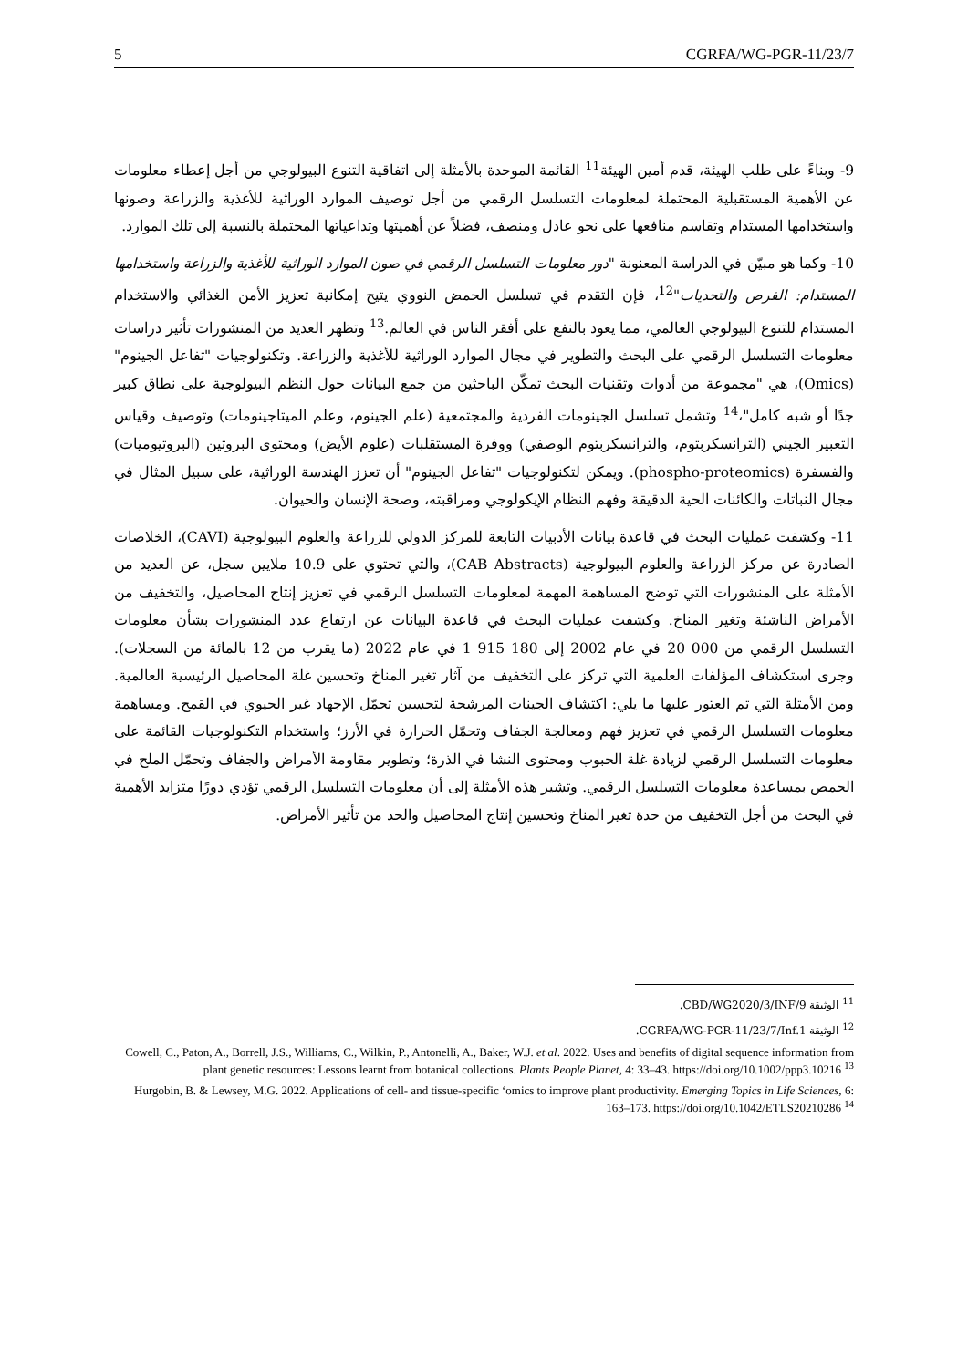5 CGRFA/WG-PGR-11/23/7
9- وبناءً على طلب الهيئة، قدم أمين الهيئة<sup>11</sup> القائمة الموحدة بالأمثلة إلى اتفاقية التنوع البيولوجي من أجل إعطاء معلومات عن الأهمية المستقبلية المحتملة لمعلومات التسلسل الرقمي من أجل توصيف الموارد الوراثية للأغذية والزراعة وصونها واستخدامها المستدام وتقاسم منافعها على نحو عادل ومنصف، فضلاً عن أهميتها وتداعياتها المحتملة بالنسبة إلى تلك الموارد.
10- وكما هو مبيّن في الدراسة المعنونة "دور معلومات التسلسل الرقمي في صون الموارد الوراثية للأغذية والزراعة واستخدامها المستدام: الفرص والتحديات"<sup>12</sup>، فإن التقدم في تسلسل الحمض النووي يتيح إمكانية تعزيز الأمن الغذائي والاستخدام المستدام للتنوع البيولوجي العالمي، مما يعود بالنفع على أفقر الناس في العالم.<sup>13</sup> وتظهر العديد من المنشورات تأثير دراسات معلومات التسلسل الرقمي على البحث والتطوير في مجال الموارد الوراثية للأغذية والزراعة. وتكنولوجيات "تفاعل الجينوم" (Omics)، هي "مجموعة من أدوات وتقنيات البحث تمكّن الباحثين من جمع البيانات حول النظم البيولوجية على نطاق كبير جدًا أو شبه كامل"،<sup>14</sup> وتشمل تسلسل الجينومات الفردية والمجتمعية (علم الجينوم، وعلم الميتاجينومات) وتوصيف وقياس التعبير الجيني (الترانسكربتوم، والترانسكربتوم الوصفي) ووفرة المستقلبات (علوم الأيض) ومحتوى البروتين (البروتيوميات) والفسفرة (phospho-proteomics). ويمكن لتكنولوجيات "تفاعل الجينوم" أن تعزز الهندسة الوراثية، على سبيل المثال في مجال النباتات والكائنات الحية الدقيقة وفهم النظام الإيكولوجي ومراقبته، وصحة الإنسان والحيوان.
11- وكشفت عمليات البحث في قاعدة بيانات الأدبيات التابعة للمركز الدولي للزراعة والعلوم البيولوجية (CAVI)، الخلاصات الصادرة عن مركز الزراعة والعلوم البيولوجية (CAB Abstracts)، والتي تحتوي على 10.9 ملايين سجل، عن العديد من الأمثلة على المنشورات التي توضح المساهمة المهمة لمعلومات التسلسل الرقمي في تعزيز إنتاج المحاصيل، والتخفيف من الأمراض الناشئة وتغير المناخ. وكشفت عمليات البحث في قاعدة البيانات عن ارتفاع عدد المنشورات بشأن معلومات التسلسل الرقمي من 000 20 في عام 2002 إلى 180 915 1 في عام 2022 (ما يقرب من 12 بالمائة من السجلات). وجرى استكشاف المؤلفات العلمية التي تركز على التخفيف من آثار تغير المناخ وتحسين غلة المحاصيل الرئيسية العالمية. ومن الأمثلة التي تم العثور عليها ما يلي: اكتشاف الجينات المرشحة لتحسين تحمّل الإجهاد غير الحيوي في القمح. ومساهمة معلومات التسلسل الرقمي في تعزيز فهم ومعالجة الجفاف وتحمّل الحرارة في الأرز؛ واستخدام التكنولوجيات القائمة على معلومات التسلسل الرقمي لزيادة غلة الحبوب ومحتوى النشا في الذرة؛ وتطوير مقاومة الأمراض والجفاف وتحمّل الملح في الحمص بمساعدة معلومات التسلسل الرقمي. وتشير هذه الأمثلة إلى أن معلومات التسلسل الرقمي تؤدي دورًا متزايد الأهمية في البحث من أجل التخفيف من حدة تغير المناخ وتحسين إنتاج المحاصيل والحد من تأثير الأمراض.
<sup>11</sup> الوثيقة CBD/WG2020/3/INF/9.
<sup>12</sup> الوثيقة CGRFA/WG-PGR-11/23/7/Inf.1.
Cowell, C., Paton, A., Borrell, J.S., Williams, C., Wilkin, P., Antonelli, A., Baker, W.J. et al. 2022. Uses and benefits of digital sequence information from plant genetic resources: Lessons learnt from botanical collections. Plants People Planet, 4: 33–43. https://doi.org/10.1002/ppp3.10216 <sup>13</sup>
Hurgobin, B. & Lewsey, M.G. 2022. Applications of cell- and tissue-specific ‘omics to improve plant productivity. Emerging Topics in Life Sciences, 6: 163–173. https://doi.org/10.1042/ETLS20210286 <sup>14</sup>